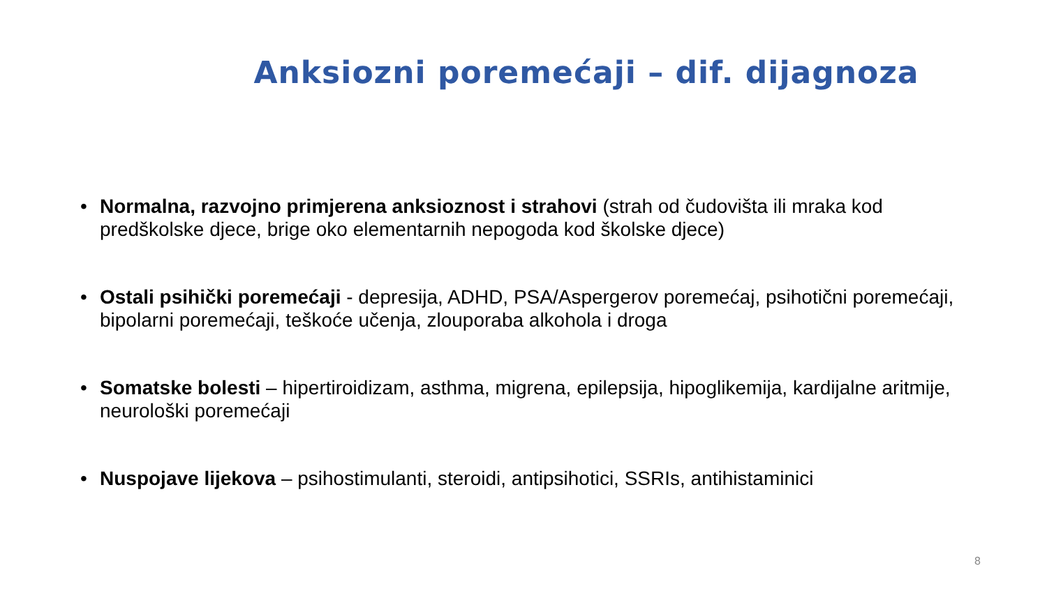Anksiozni poremećaji – dif. dijagnoza
• Normalna, razvojno primjerena anksioznost i strahovi (strah od čudovišta ili mraka kod predškolske djece, brige oko elementarnih nepogoda kod školske djece)
• Ostali psihički poremećaji - depresija, ADHD, PSA/Aspergerov poremećaj, psihotični poremećaji, bipolarni poremećaji, teškoće učenja, zlouporaba alkohola i droga
• Somatske bolesti – hipertiroidizam, asthma, migrena, epilepsija, hipoglikemija, kardijalne aritmije, neurološki poremećaji
• Nuspojave lijekova – psihostimulanti, steroidi, antipsihotici, SSRIs, antihistaminici
8